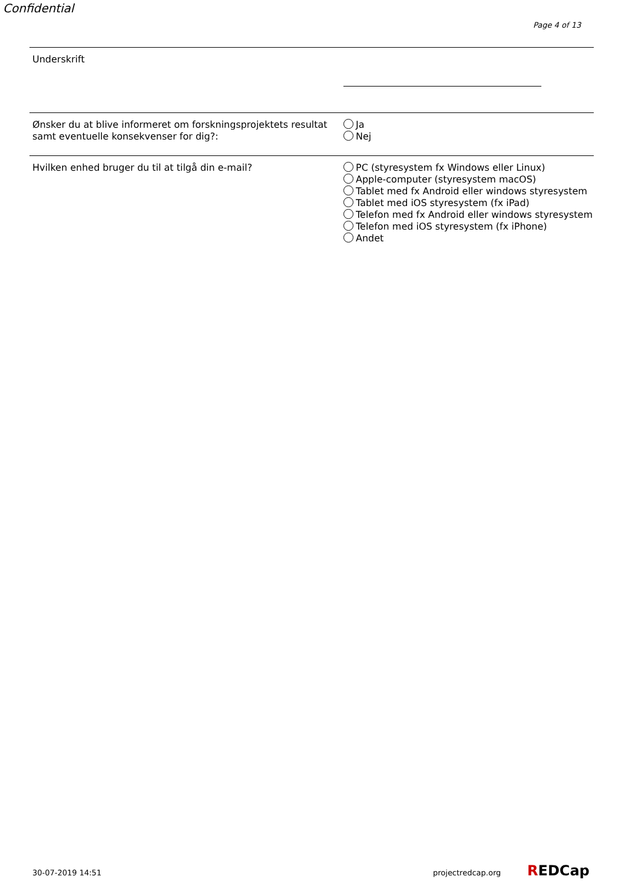Confidential
Page 4 of 13
Underskrift
Ønsker du at blive informeret om forskningsprojektets resultat samt eventuelle konsekvenser for dig?:
Ja
Nej
Hvilken enhed bruger du til at tilgå din e-mail? PC (styresystem fx Windows eller Linux)
Apple-computer (styresystem macOS)
Tablet med fx Android eller windows styresystem
Tablet med iOS styresystem (fx iPad)
Telefon med fx Android eller windows styresystem
Telefon med iOS styresystem (fx iPhone)
Andet
30-07-2019 14:51 projectredcap.org REDCap